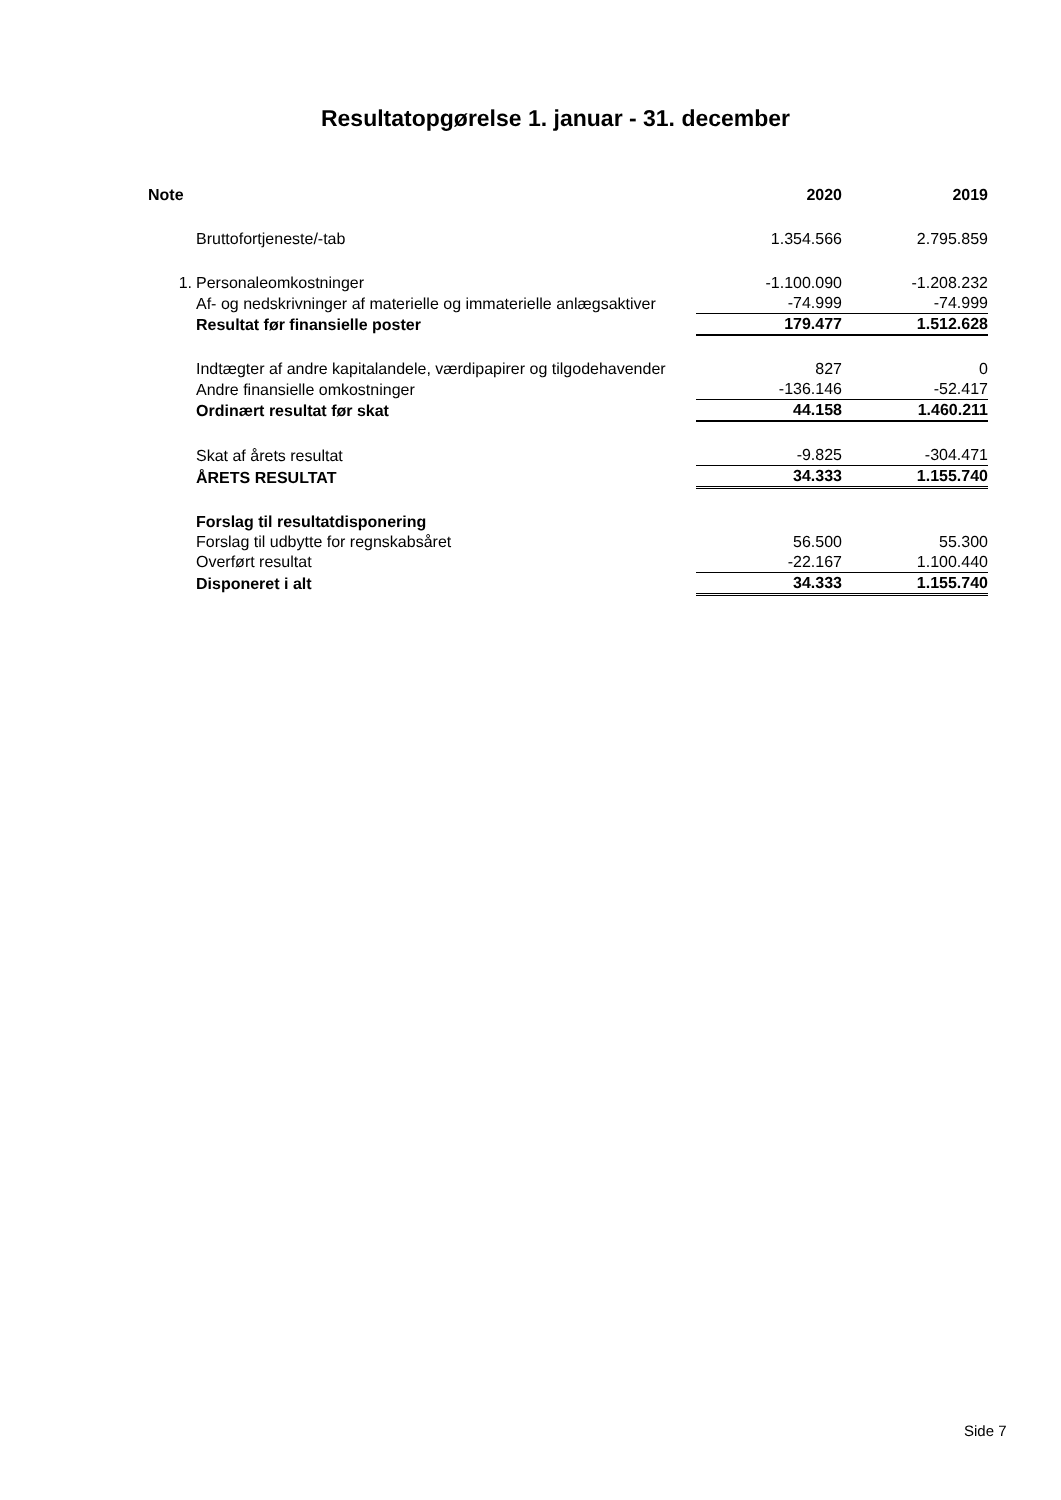Resultatopgørelse 1. januar - 31. december
| Note | | 2020 | 2019 |
| --- | --- | --- | --- |
| | Bruttofortjeneste/-tab | 1.354.566 | 2.795.859 |
| 1. | Personaleomkostninger | -1.100.090 | -1.208.232 |
| | Af- og nedskrivninger af materielle og immaterielle anlægsaktiver | -74.999 | -74.999 |
| | Resultat før finansielle poster | 179.477 | 1.512.628 |
| | Indtægter af andre kapitalandele, værdipapirer og tilgodehavender | 827 | 0 |
| | Andre finansielle omkostninger | -136.146 | -52.417 |
| | Ordinært resultat før skat | 44.158 | 1.460.211 |
| | Skat af årets resultat | -9.825 | -304.471 |
| | ÅRETS RESULTAT | 34.333 | 1.155.740 |
| | Forslag til resultatdisponering | | |
| | Forslag til udbytte for regnskabsåret | 56.500 | 55.300 |
| | Overført resultat | -22.167 | 1.100.440 |
| | Disponeret i alt | 34.333 | 1.155.740 |
Side 7